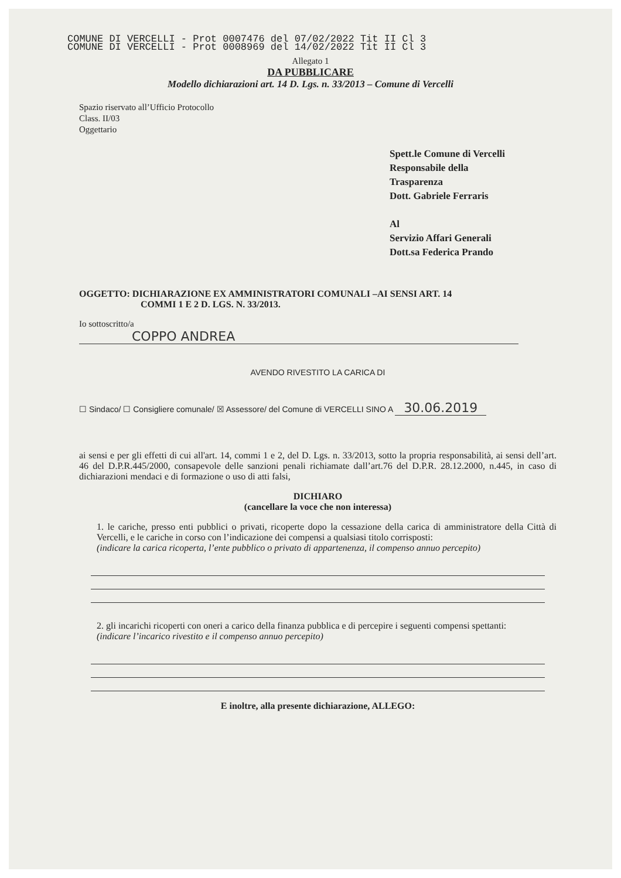COMUNE DI VERCELLI - Prot 0007476 del 07/02/2022 Tit II Cl 3
COMUNE DI VERCELLI - Prot 0008969 del 14/02/2022 Tit II Cl 3
Allegato 1
DA PUBBLICARE
Modello dichiarazioni art. 14 D. Lgs. n. 33/2013 – Comune di Vercelli
Spazio riservato all’Ufficio Protocollo
Class. II/03
Oggettario
Spett.le Comune di Vercelli
Responsabile della
Trasparenza
Dott. Gabriele Ferraris
Al
Servizio Affari Generali
Dott.sa Federica Prando
OGGETTO: DICHIARAZIONE EX AMMINISTRATORI COMUNALI –AI SENSI ART. 14
COMMI 1 E 2 D. LGS. N. 33/2013.
Io sottoscritto/a COPPO ANDREA
AVENDO RIVESTITO LA CARICA DI
☐ Sindaco/ ☐ Consigliere comunale/ ☒ Assessore/ del Comune di VERCELLI SINO A 30.06.2019
ai sensi e per gli effetti di cui all'art. 14, commi 1 e 2, del D. Lgs. n. 33/2013, sotto la propria responsabilità, ai sensi dell’art. 46 del D.P.R.445/2000, consapevole delle sanzioni penali richiamate dall’art.76 del D.P.R. 28.12.2000, n.445, in caso di dichiarazioni mendaci e di formazione o uso di atti falsi,
DICHIARO
(cancellare la voce che non interessa)
1. le cariche, presso enti pubblici o privati, ricoperte dopo la cessazione della carica di amministratore della Città di Vercelli, e le cariche in corso con l’indicazione dei compensi a qualsiasi titolo corrisposti:
(indicare la carica ricoperta, l’ente pubblico o privato di appartenenza, il compenso annuo percepito)
2. gli incarichi ricoperti con oneri a carico della finanza pubblica e di percepire i seguenti compensi spettanti:
(indicare l’incarico rivestito e il compenso annuo percepito)
E inoltre, alla presente dichiarazione, ALLEGO: